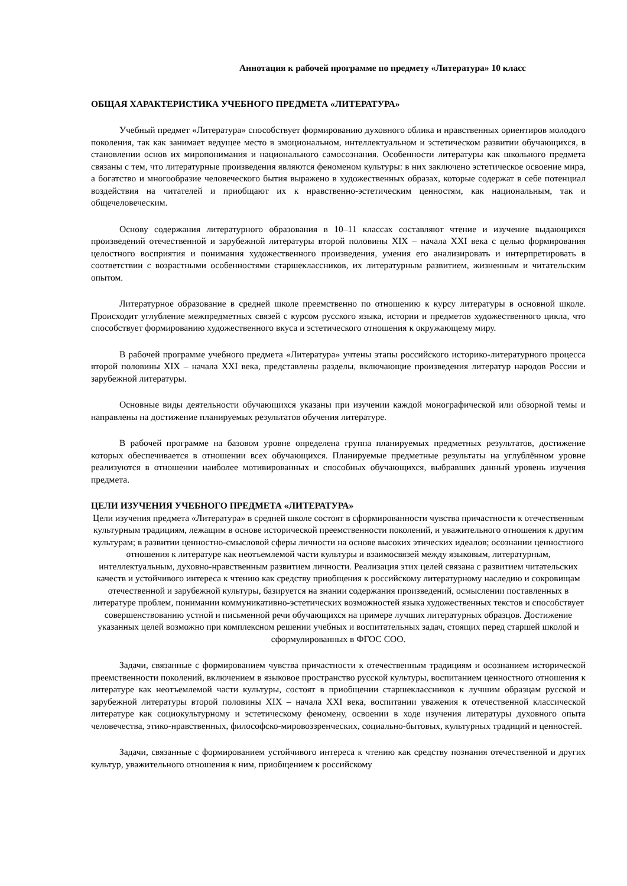Аннотация к рабочей программе по предмету «Литература» 10 класс
ОБЩАЯ ХАРАКТЕРИСТИКА УЧЕБНОГО ПРЕДМЕТА «ЛИТЕРАТУРА»
Учебный предмет «Литература» способствует формированию духовного облика и нравственных ориентиров молодого поколения, так как занимает ведущее место в эмоциональном, интеллектуальном и эстетическом развитии обучающихся, в становлении основ их миропонимания и национального самосознания. Особенности литературы как школьного предмета связаны с тем, что литературные произведения являются феноменом культуры: в них заключено эстетическое освоение мира, а богатство и многообразие человеческого бытия выражено в художественных образах, которые содержат в себе потенциал воздействия на читателей и приобщают их к нравственно-эстетическим ценностям, как национальным, так и общечеловеческим.
Основу содержания литературного образования в 10–11 классах составляют чтение и изучение выдающихся произведений отечественной и зарубежной литературы второй половины XIX – начала XXI века с целью формирования целостного восприятия и понимания художественного произведения, умения его анализировать и интерпретировать в соответствии с возрастными особенностями старшеклассников, их литературным развитием, жизненным и читательским опытом.
Литературное образование в средней школе преемственно по отношению к курсу литературы в основной школе. Происходит углубление межпредметных связей с курсом русского языка, истории и предметов художественного цикла, что способствует формированию художественного вкуса и эстетического отношения к окружающему миру.
В рабочей программе учебного предмета «Литература» учтены этапы российского историко-литературного процесса второй половины XIX – начала XXI века, представлены разделы, включающие произведения литератур народов России и зарубежной литературы.
Основные виды деятельности обучающихся указаны при изучении каждой монографической или обзорной темы и направлены на достижение планируемых результатов обучения литературе.
В рабочей программе на базовом уровне определена группа планируемых предметных результатов, достижение которых обеспечивается в отношении всех обучающихся. Планируемые предметные результаты на углублённом уровне реализуются в отношении наиболее мотивированных и способных обучающихся, выбравших данный уровень изучения предмета.
ЦЕЛИ ИЗУЧЕНИЯ УЧЕБНОГО ПРЕДМЕТА «ЛИТЕРАТУРА»
Цели изучения предмета «Литература» в средней школе состоят в сформированности чувства причастности к отечественным культурным традициям, лежащим в основе исторической преемственности поколений, и уважительного отношения к другим культурам; в развитии ценностно-смысловой сферы личности на основе высоких этических идеалов; осознании ценностного отношения к литературе как неотъемлемой части культуры и взаимосвязей между языковым, литературным, интеллектуальным, духовно-нравственным развитием личности. Реализация этих целей связана с развитием читательских качеств и устойчивого интереса к чтению как средству приобщения к российскому литературному наследию и сокровищам отечественной и зарубежной культуры, базируется на знании содержания произведений, осмыслении поставленных в литературе проблем, понимании коммуникативно-эстетических возможностей языка художественных текстов и способствует совершенствованию устной и письменной речи обучающихся на примере лучших литературных образцов. Достижение указанных целей возможно при комплексном решении учебных и воспитательных задач, стоящих перед старшей школой и сформулированных в ФГОС СОО.
Задачи, связанные с формированием чувства причастности к отечественным традициям и осознанием исторической преемственности поколений, включением в языковое пространство русской культуры, воспитанием ценностного отношения к литературе как неотъемлемой части культуры, состоят в приобщении старшеклассников к лучшим образцам русской и зарубежной литературы второй половины XIX – начала XXI века, воспитании уважения к отечественной классической литературе как социокультурному и эстетическому феномену, освоении в ходе изучения литературы духовного опыта человечества, этико-нравственных, философско-мировоззренческих, социально-бытовых, культурных традиций и ценностей.
Задачи, связанные с формированием устойчивого интереса к чтению как средству познания отечественной и других культур, уважительного отношения к ним, приобщением к российскому